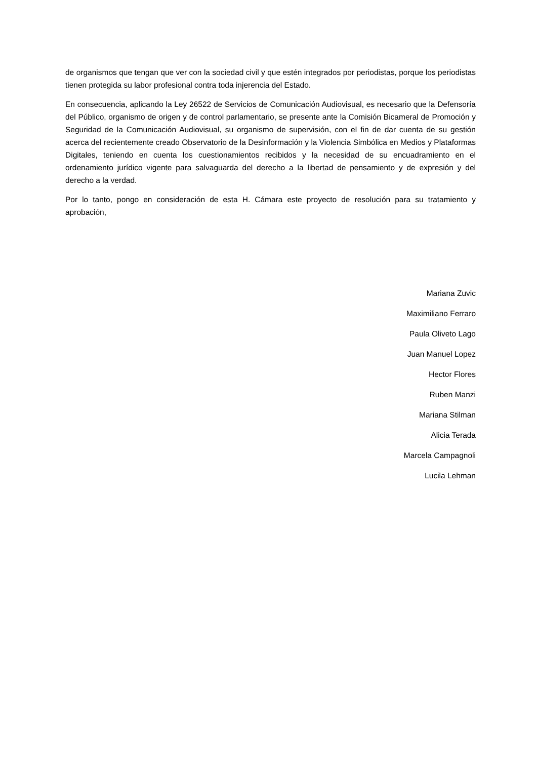de organismos que tengan que ver con la sociedad civil y que estén integrados por periodistas, porque los periodistas tienen protegida su labor profesional contra toda injerencia del Estado.
En consecuencia, aplicando la Ley 26522 de Servicios de Comunicación Audiovisual, es necesario que la Defensoría del Público, organismo de origen y de control parlamentario, se presente ante la Comisión Bicameral de Promoción y Seguridad de la Comunicación Audiovisual, su organismo de supervisión, con el fin de dar cuenta de su gestión acerca del recientemente creado Observatorio de la Desinformación y la Violencia Simbólica en Medios y Plataformas Digitales, teniendo en cuenta los cuestionamientos recibidos y la necesidad de su encuadramiento en el ordenamiento jurídico vigente para salvaguarda del derecho a la libertad de pensamiento y de expresión y del derecho a la verdad.
Por lo tanto, pongo en consideración de esta H. Cámara este proyecto de resolución para su tratamiento y aprobación,
Mariana Zuvic
Maximiliano Ferraro
Paula Oliveto Lago
Juan Manuel Lopez
Hector Flores
Ruben Manzi
Mariana Stilman
Alicia Terada
Marcela Campagnoli
Lucila Lehman